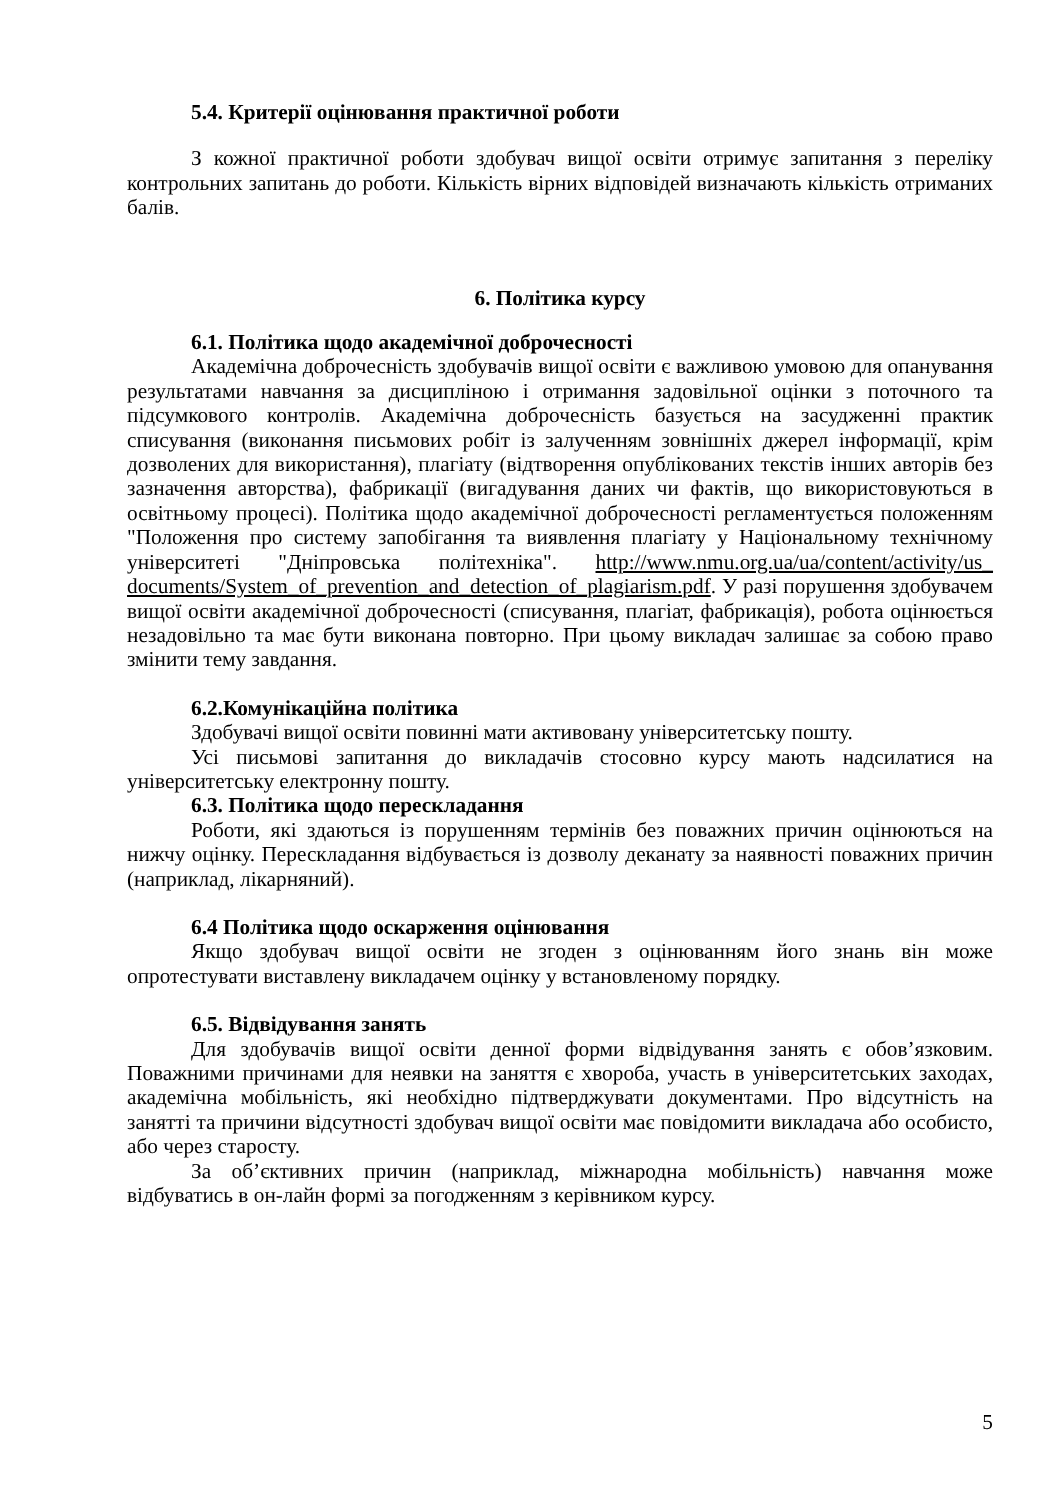5.4. Критерії оцінювання практичної роботи
З кожної практичної роботи здобувач вищої освіти отримує запитання з переліку контрольних запитань до роботи. Кількість вірних відповідей визначають кількість отриманих балів.
6. Політика курсу
6.1. Політика щодо академічної доброчесності
Академічна доброчесність здобувачів вищої освіти є важливою умовою для опанування результатами навчання за дисципліною і отримання задовільної оцінки з поточного та підсумкового контролів. Академічна доброчесність базується на засудженні практик списування (виконання письмових робіт із залученням зовнішніх джерел інформації, крім дозволених для використання), плагіату (відтворення опублікованих текстів інших авторів без зазначення авторства), фабрикації (вигадування даних чи фактів, що використовуються в освітньому процесі). Політика щодо академічної доброчесності регламентується положенням "Положення про систему запобігання та виявлення плагіату у Національному технічному університеті "Дніпровська політехніка". http://www.nmu.org.ua/ua/content/activity/us_ documents/System_of_prevention_and_detection_of_plagiarism.pdf. У разі порушення здобувачем вищої освіти академічної доброчесності (списування, плагіат, фабрикація), робота оцінюється незадовільно та має бути виконана повторно. При цьому викладач залишає за собою право змінити тему завдання.
6.2.Комунікаційна політика
Здобувачі вищої освіти повинні мати активовану університетську пошту.
Усі письмові запитання до викладачів стосовно курсу мають надсилатися на університетську електронну пошту.
6.3. Політика щодо перескладання
Роботи, які здаються із порушенням термінів без поважних причин оцінюються на нижчу оцінку. Перескладання відбувається із дозволу деканату за наявності поважних причин (наприклад, лікарняний).
6.4 Політика щодо оскарження оцінювання
Якщо здобувач вищої освіти не згоден з оцінюванням його знань він може опротестувати виставлену викладачем оцінку у встановленому порядку.
6.5. Відвідування занять
Для здобувачів вищої освіти денної форми відвідування занять є обов’язковим. Поважними причинами для неявки на заняття є хвороба, участь в університетських заходах, академічна мобільність, які необхідно підтверджувати документами. Про відсутність на занятті та причини відсутності здобувач вищої освіти має повідомити викладача або особисто, або через старосту.
За об’єктивних причин (наприклад, міжнародна мобільність) навчання може відбуватись в он-лайн формі за погодженням з керівником курсу.
5